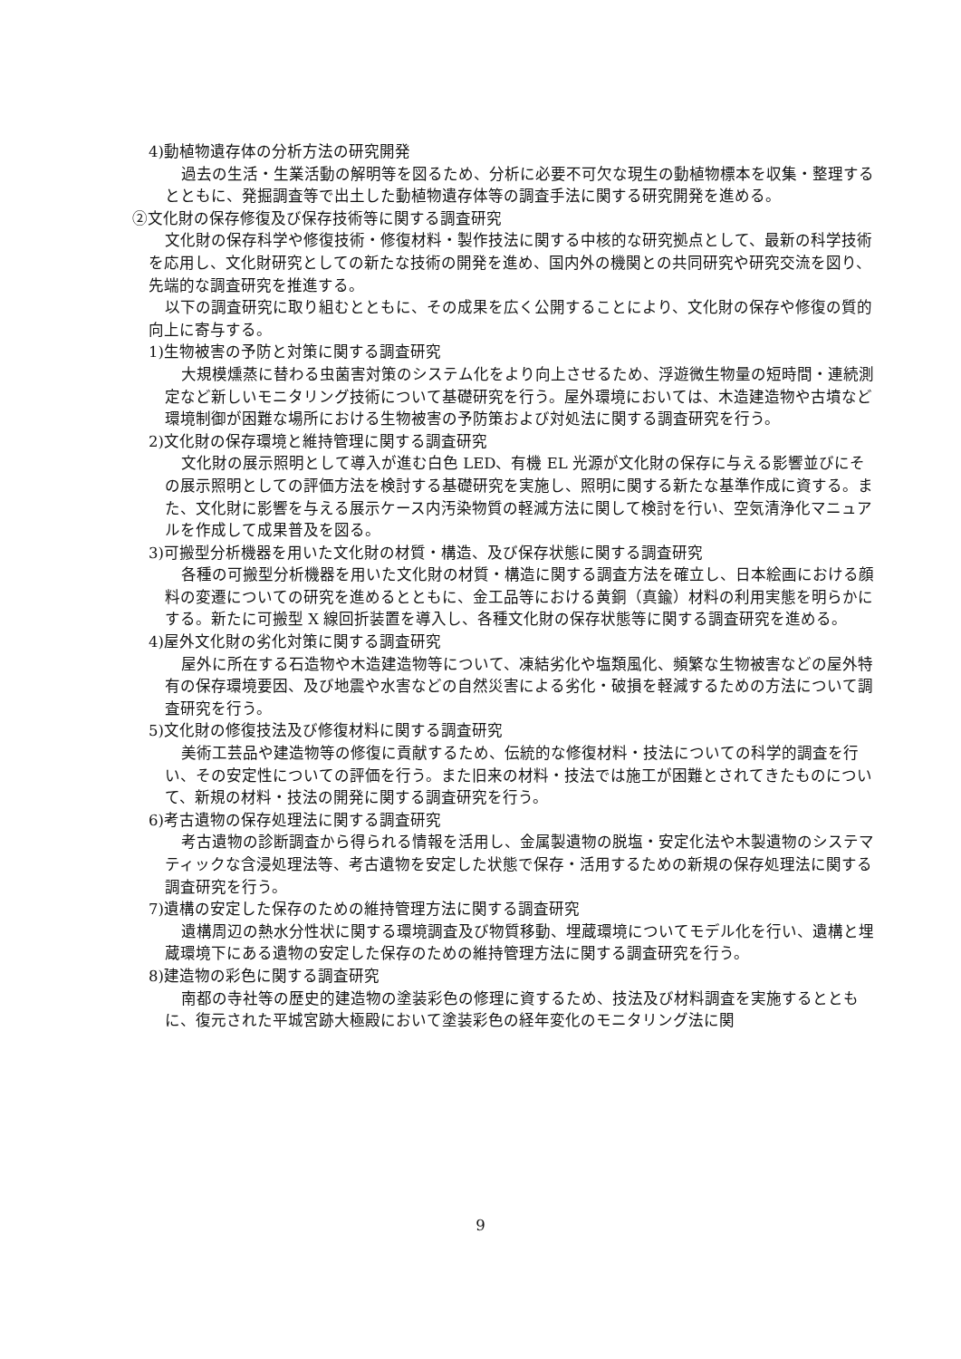4)動植物遺存体の分析方法の研究開発
過去の生活・生業活動の解明等を図るため、分析に必要不可欠な現生の動植物標本を収集・整理するとともに、発掘調査等で出土した動植物遺存体等の調査手法に関する研究開発を進める。
②文化財の保存修復及び保存技術等に関する調査研究
文化財の保存科学や修復技術・修復材料・製作技法に関する中核的な研究拠点として、最新の科学技術を応用し、文化財研究としての新たな技術の開発を進め、国内外の機関との共同研究や研究交流を図り、先端的な調査研究を推進する。
以下の調査研究に取り組むとともに、その成果を広く公開することにより、文化財の保存や修復の質的向上に寄与する。
1)生物被害の予防と対策に関する調査研究
大規模燻蒸に替わる虫菌害対策のシステム化をより向上させるため、浮遊微生物量の短時間・連続測定など新しいモニタリング技術について基礎研究を行う。屋外環境においては、木造建造物や古墳など環境制御が困難な場所における生物被害の予防策および対処法に関する調査研究を行う。
2)文化財の保存環境と維持管理に関する調査研究
文化財の展示照明として導入が進む白色 LED、有機 EL 光源が文化財の保存に与える影響並びにその展示照明としての評価方法を検討する基礎研究を実施し、照明に関する新たな基準作成に資する。また、文化財に影響を与える展示ケース内汚染物質の軽減方法に関して検討を行い、空気清浄化マニュアルを作成して成果普及を図る。
3)可搬型分析機器を用いた文化財の材質・構造、及び保存状態に関する調査研究
各種の可搬型分析機器を用いた文化財の材質・構造に関する調査方法を確立し、日本絵画における顔料の変遷についての研究を進めるとともに、金工品等における黄銅（真鍮）材料の利用実態を明らかにする。新たに可搬型 X 線回折装置を導入し、各種文化財の保存状態等に関する調査研究を進める。
4)屋外文化財の劣化対策に関する調査研究
屋外に所在する石造物や木造建造物等について、凍結劣化や塩類風化、頻繁な生物被害などの屋外特有の保存環境要因、及び地震や水害などの自然災害による劣化・破損を軽減するための方法について調査研究を行う。
5)文化財の修復技法及び修復材料に関する調査研究
美術工芸品や建造物等の修復に貢献するため、伝統的な修復材料・技法についての科学的調査を行い、その安定性についての評価を行う。また旧来の材料・技法では施工が困難とされてきたものについて、新規の材料・技法の開発に関する調査研究を行う。
6)考古遺物の保存処理法に関する調査研究
考古遺物の診断調査から得られる情報を活用し、金属製遺物の脱塩・安定化法や木製遺物のシステマティックな含浸処理法等、考古遺物を安定した状態で保存・活用するための新規の保存処理法に関する調査研究を行う。
7)遺構の安定した保存のための維持管理方法に関する調査研究
遺構周辺の熱水分性状に関する環境調査及び物質移動、埋蔵環境についてモデル化を行い、遺構と埋蔵環境下にある遺物の安定した保存のための維持管理方法に関する調査研究を行う。
8)建造物の彩色に関する調査研究
南都の寺社等の歴史的建造物の塗装彩色の修理に資するため、技法及び材料調査を実施するとともに、復元された平城宮跡大極殿において塗装彩色の経年変化のモニタリング法に関
9